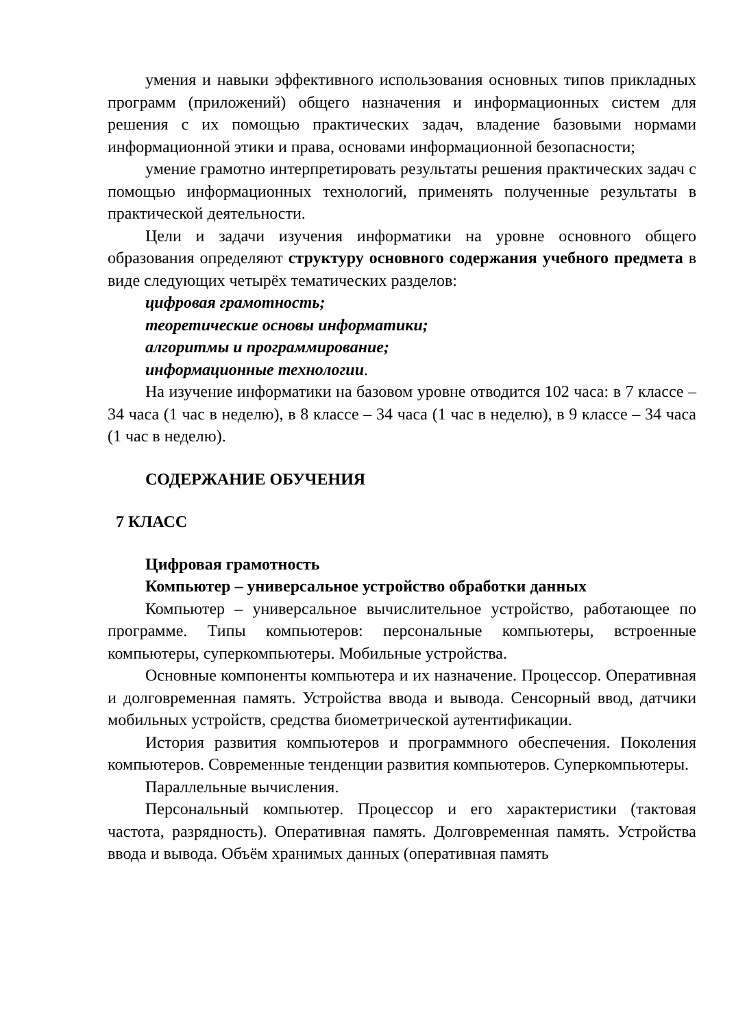умения и навыки эффективного использования основных типов прикладных программ (приложений) общего назначения и информационных систем для решения с их помощью практических задач, владение базовыми нормами информационной этики и права, основами информационной безопасности;
умение грамотно интерпретировать результаты решения практических задач с помощью информационных технологий, применять полученные результаты в практической деятельности.
Цели и задачи изучения информатики на уровне основного общего образования определяют структуру основного содержания учебного предмета в виде следующих четырёх тематических разделов:
цифровая грамотность;
теоретические основы информатики;
алгоритмы и программирование;
информационные технологии.
На изучение информатики на базовом уровне отводится 102 часа: в 7 классе – 34 часа (1 час в неделю), в 8 классе – 34 часа (1 час в неделю), в 9 классе – 34 часа (1 час в неделю).
СОДЕРЖАНИЕ ОБУЧЕНИЯ
7 КЛАСС
Цифровая грамотность
Компьютер – универсальное устройство обработки данных
Компьютер – универсальное вычислительное устройство, работающее по программе. Типы компьютеров: персональные компьютеры, встроенные компьютеры, суперкомпьютеры. Мобильные устройства.
Основные компоненты компьютера и их назначение. Процессор. Оперативная и долговременная память. Устройства ввода и вывода. Сенсорный ввод, датчики мобильных устройств, средства биометрической аутентификации.
История развития компьютеров и программного обеспечения. Поколения компьютеров. Современные тенденции развития компьютеров. Суперкомпьютеры.
Параллельные вычисления.
Персональный компьютер. Процессор и его характеристики (тактовая частота, разрядность). Оперативная память. Долговременная память. Устройства ввода и вывода. Объём хранимых данных (оперативная память